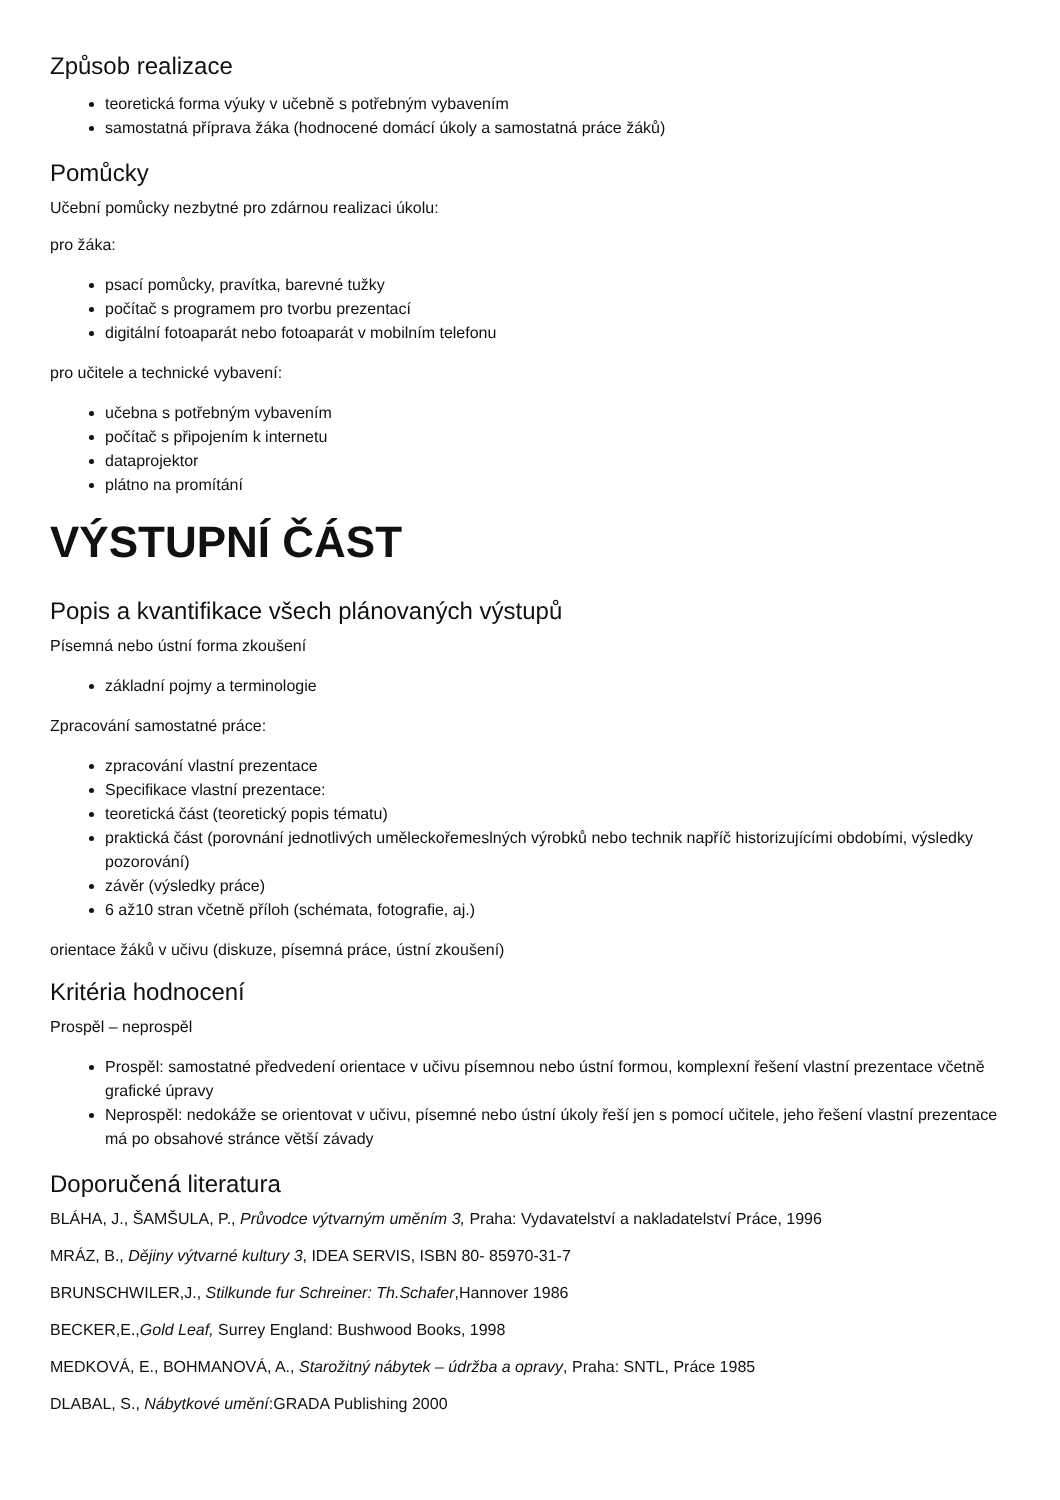Způsob realizace
teoretická forma výuky v učebně s potřebným vybavením
samostatná příprava žáka (hodnocené domácí úkoly a samostatná práce žáků)
Pomůcky
Učební pomůcky nezbytné pro zdárnou realizaci úkolu:
pro žáka:
psací pomůcky, pravítka, barevné tužky
počítač s programem pro tvorbu prezentací
digitální fotoaparát nebo fotoaparát v mobilním telefonu
pro učitele a technické vybavení:
učebna s potřebným vybavením
počítač s připojením k internetu
dataprojektor
plátno na promítání
VÝSTUPNÍ ČÁST
Popis a kvantifikace všech plánovaných výstupů
Písemná nebo ústní forma zkoušení
základní pojmy a terminologie
Zpracování samostatné práce:
zpracování vlastní prezentace
Specifikace vlastní prezentace:
teoretická část (teoretický popis tématu)
praktická část (porovnání jednotlivých uměleckořemeslných výrobků nebo technik napříč historizujícími obdobími, výsledky pozorování)
závěr (výsledky práce)
6 až10 stran včetně příloh (schémata, fotografie, aj.)
orientace žáků v učivu (diskuze, písemná práce, ústní zkoušení)
Kritéria hodnocení
Prospěl – neprospěl
Prospěl: samostatné předvedení orientace v učivu písemnou nebo ústní formou, komplexní řešení vlastní prezentace včetně grafické úpravy
Neprospěl: nedokáže se orientovat v učivu, písemné nebo ústní úkoly řeší jen s pomocí učitele, jeho řešení vlastní prezentace má po obsahové stránce větší závady
Doporučená literatura
BLÁHA, J., ŠAMŠULA, P., Průvodce výtvarným uměním 3, Praha: Vydavatelství a nakladatelství Práce, 1996
MRÁZ, B., Dějiny výtvarné kultury 3, IDEA SERVIS, ISBN 80- 85970-31-7
BRUNSCHWILER,J., Stilkunde fur Schreiner: Th.Schafer,Hannover 1986
BECKER,E.,Gold Leaf, Surrey England: Bushwood Books, 1998
MEDKOVÁ, E., BOHMANOVÁ, A., Starožitný nábytek – údržba a opravy, Praha: SNTL, Práce 1985
DLABAL, S., Nábytkové umění:GRADA Publishing 2000